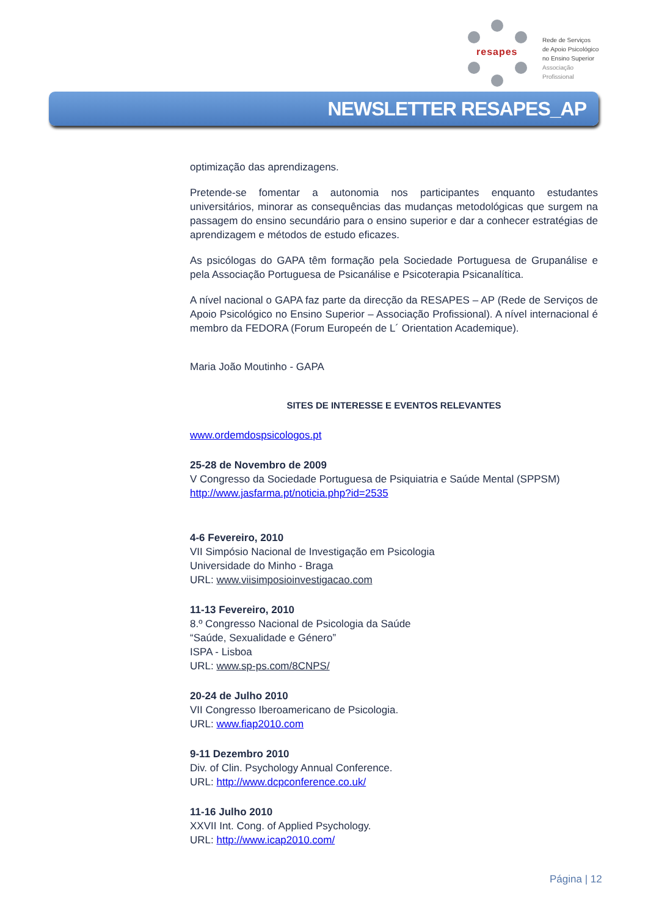resapes
Rede de Serviços
de Apoio Psicológico
no Ensino Superior
Associação Profissional
NEWSLETTER RESAPES_AP
optimização das aprendizagens.
Pretende-se fomentar a autonomia nos participantes enquanto estudantes universitários, minorar as consequências das mudanças metodológicas que surgem na passagem do ensino secundário para o ensino superior e dar a conhecer estratégias de aprendizagem e métodos de estudo eficazes.
As psicólogas do GAPA têm formação pela Sociedade Portuguesa de Grupanálise e pela Associação Portuguesa de Psicanálise e Psicoterapia Psicanalítica.
A nível nacional o GAPA faz parte da direcção da RESAPES – AP (Rede de Serviços de Apoio Psicológico no Ensino Superior – Associação Profissional). A nível internacional é membro da FEDORA (Forum Europeén de L´ Orientation Academique).
Maria João Moutinho - GAPA
SITES DE INTERESSE E EVENTOS RELEVANTES
www.ordemdospsicologos.pt
25-28 de Novembro de 2009
V Congresso da Sociedade Portuguesa de Psiquiatria e Saúde Mental (SPPSM)
http://www.jasfarma.pt/noticia.php?id=2535
4-6 Fevereiro, 2010
VII Simpósio Nacional de Investigação em Psicologia
Universidade do Minho - Braga
URL: www.viisimposioinvestigacao.com
11-13 Fevereiro, 2010
8.º Congresso Nacional de Psicologia da Saúde
“Saúde, Sexualidade e Género”
ISPA - Lisboa
URL: www.sp-ps.com/8CNPS/
20-24 de Julho 2010
VII Congresso Iberoamericano de Psicologia.
URL: www.fiap2010.com
9-11 Dezembro 2010
Div. of Clin. Psychology Annual Conference.
URL: http://www.dcpconference.co.uk/
11-16 Julho 2010
XXVII Int. Cong. of Applied Psychology.
URL: http://www.icap2010.com/
Página | 12